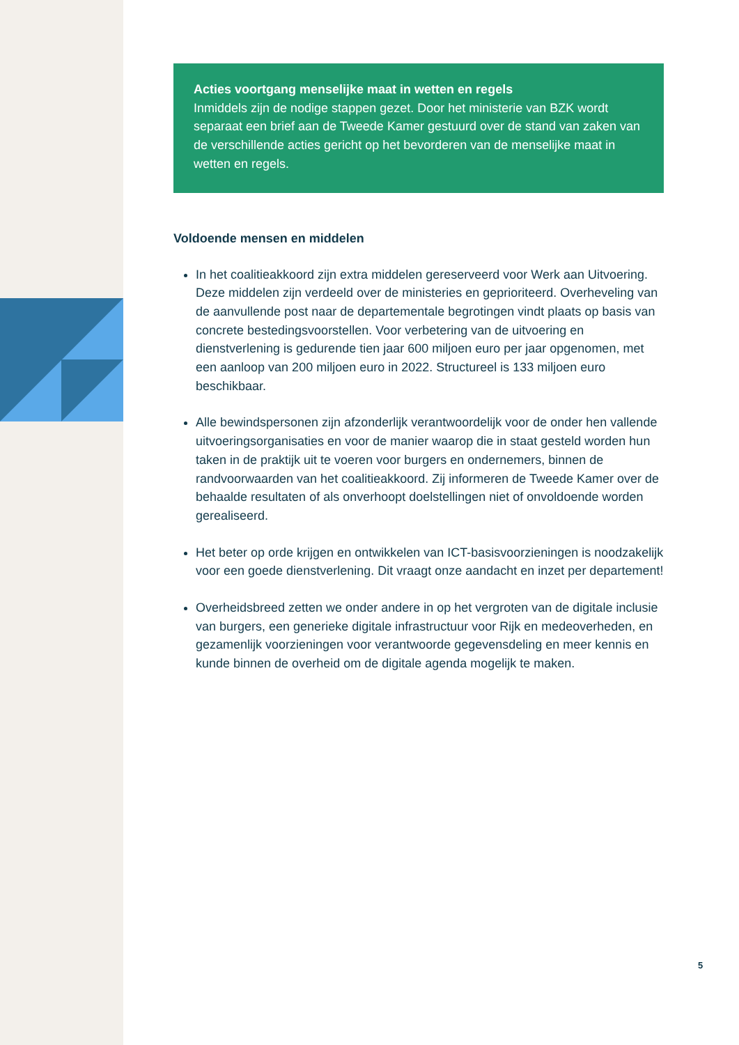Acties voortgang menselijke maat in wetten en regels
Inmiddels zijn de nodige stappen gezet. Door het ministerie van BZK wordt separaat een brief aan de Tweede Kamer gestuurd over de stand van zaken van de verschillende acties gericht op het bevorderen van de menselijke maat in wetten en regels.
Voldoende mensen en middelen
In het coalitieakkoord zijn extra middelen gereserveerd voor Werk aan Uitvoering. Deze middelen zijn verdeeld over de ministeries en geprioriteerd. Overheveling van de aanvullende post naar de departementale begrotingen vindt plaats op basis van concrete bestedingsvoorstellen. Voor verbetering van de uitvoering en dienstverlening is gedurende tien jaar 600 miljoen euro per jaar opgenomen, met een aanloop van 200 miljoen euro in 2022. Structureel is 133 miljoen euro beschikbaar.
Alle bewindspersonen zijn afzonderlijk verantwoordelijk voor de onder hen vallende uitvoeringsorganisaties en voor de manier waarop die in staat gesteld worden hun taken in de praktijk uit te voeren voor burgers en ondernemers, binnen de randvoorwaarden van het coalitieakkoord. Zij informeren de Tweede Kamer over de behaalde resultaten of als onverhoopt doelstellingen niet of onvoldoende worden gerealiseerd.
Het beter op orde krijgen en ontwikkelen van ICT-basisvoorzieningen is noodzakelijk voor een goede dienstverlening. Dit vraagt onze aandacht en inzet per departement!
Overheidsbreed zetten we onder andere in op het vergroten van de digitale inclusie van burgers, een generieke digitale infrastructuur voor Rijk en medeoverheden, en gezamenlijk voorzieningen voor verantwoorde gegevensdeling en meer kennis en kunde binnen de overheid om de digitale agenda mogelijk te maken.
5